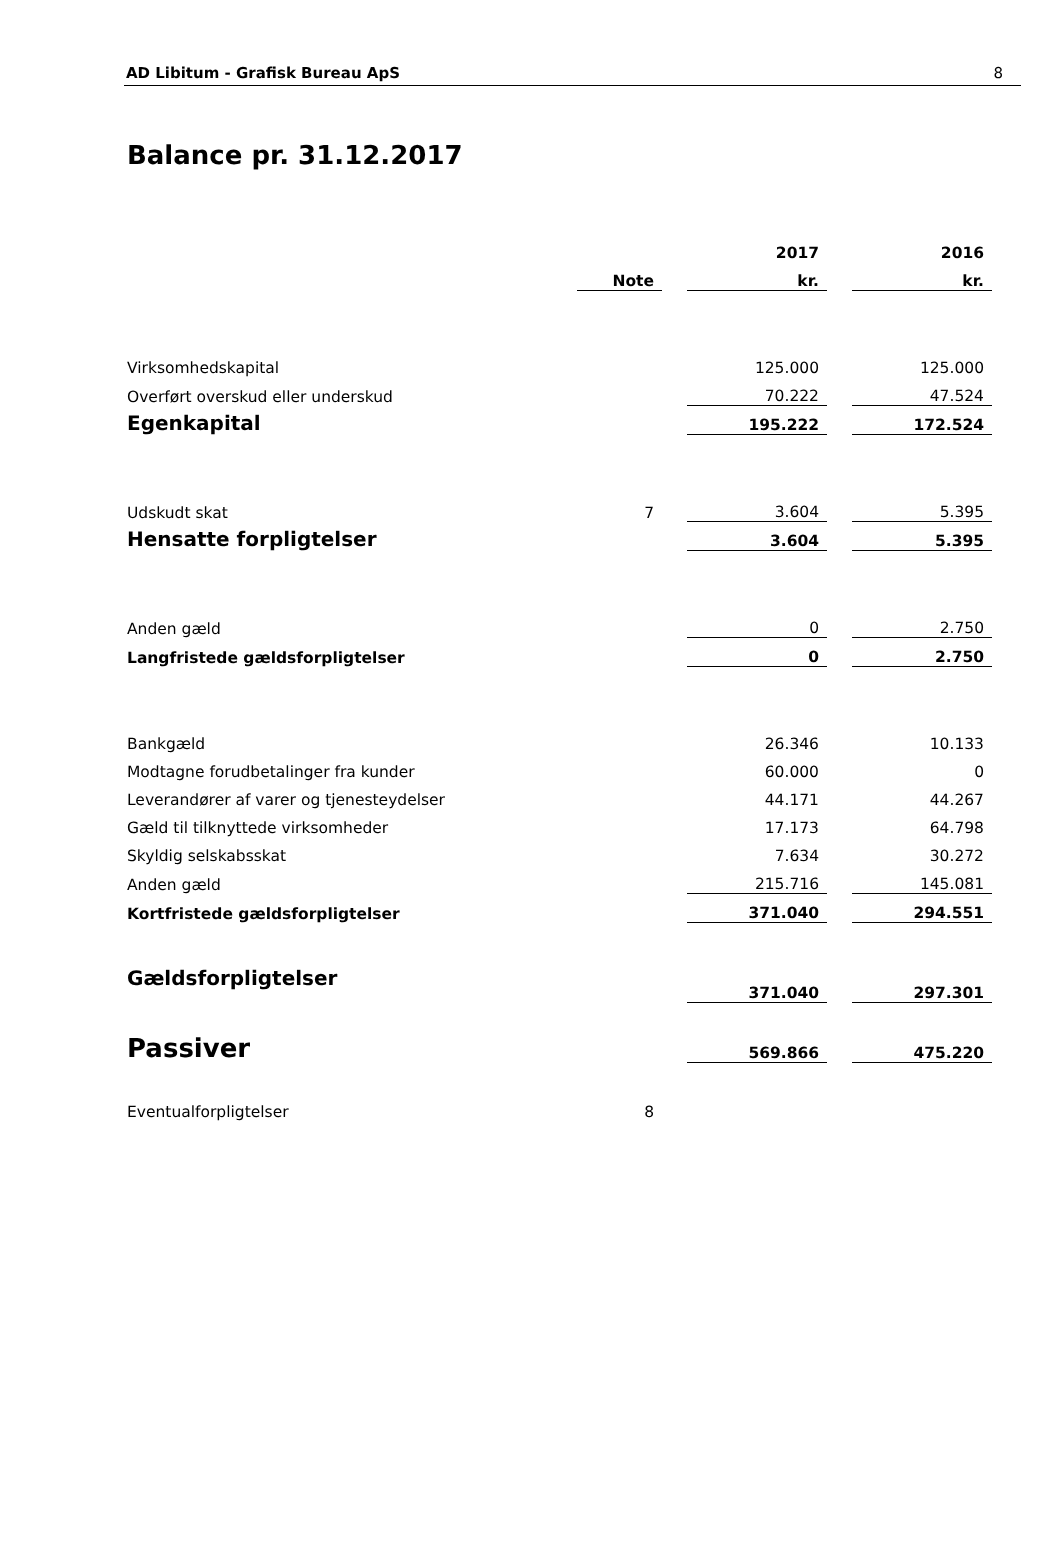AD Libitum - Grafisk Bureau ApS 8
Balance pr. 31.12.2017
| | | | 2017 | | 2016 |
| --- | --- | --- | --- | --- | --- |
| | Note | | kr. | | kr. |
| Virksomhedskapital | | | 125.000 | | 125.000 |
| Overført overskud eller underskud | | | 70.222 | | 47.524 |
| Egenkapital | | | 195.222 | | 172.524 |
| Udskudt skat | 7 | | 3.604 | | 5.395 |
| Hensatte forpligtelser | | | 3.604 | | 5.395 |
| Anden gæld | | | 0 | | 2.750 |
| Langfristede gældsforpligtelser | | | 0 | | 2.750 |
| Bankgæld | | | 26.346 | | 10.133 |
| Modtagne forudbetalinger fra kunder | | | 60.000 | | 0 |
| Leverandører af varer og tjenesteydelser | | | 44.171 | | 44.267 |
| Gæld til tilknyttede virksomheder | | | 17.173 | | 64.798 |
| Skyldig selskabsskat | | | 7.634 | | 30.272 |
| Anden gæld | | | 215.716 | | 145.081 |
| Kortfristede gældsforpligtelser | | | 371.040 | | 294.551 |
| Gældsforpligtelser | | | 371.040 | | 297.301 |
| Passiver | | | 569.866 | | 475.220 |
| Eventualforpligtelser | 8 | | | | |